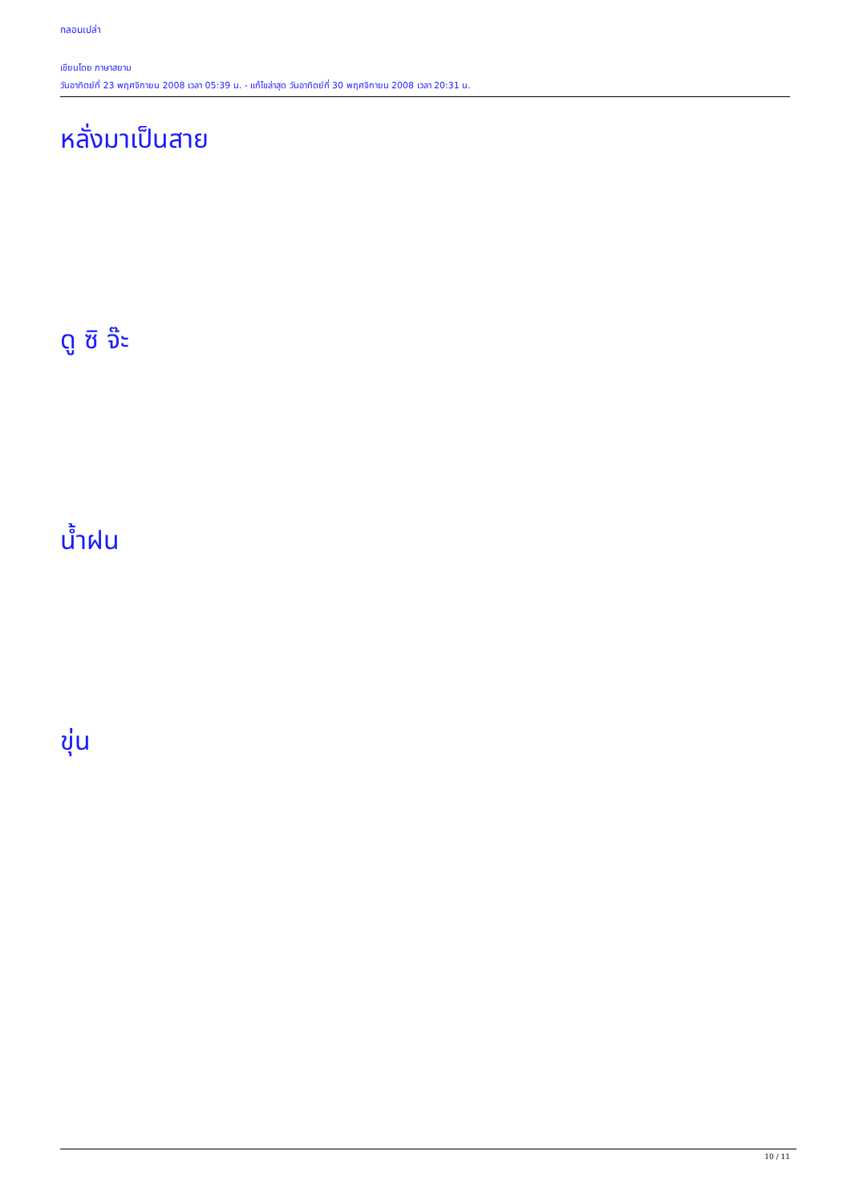กลอนเปล่า
เขียนโดย ภาษาสยาม
วันอาทิตย์ที่ 23 พฤศจิกายน 2008 เวลา 05:39 น. - แก้ไขล่าสุด วันอาทิตย์ที่ 30 พฤศจิกายน 2008 เวลา 20:31 น.
หลั่งมาเป็นสาย
ดู ซิ จ๊ะ
น้ำฝน
ขุ่น
10 / 11